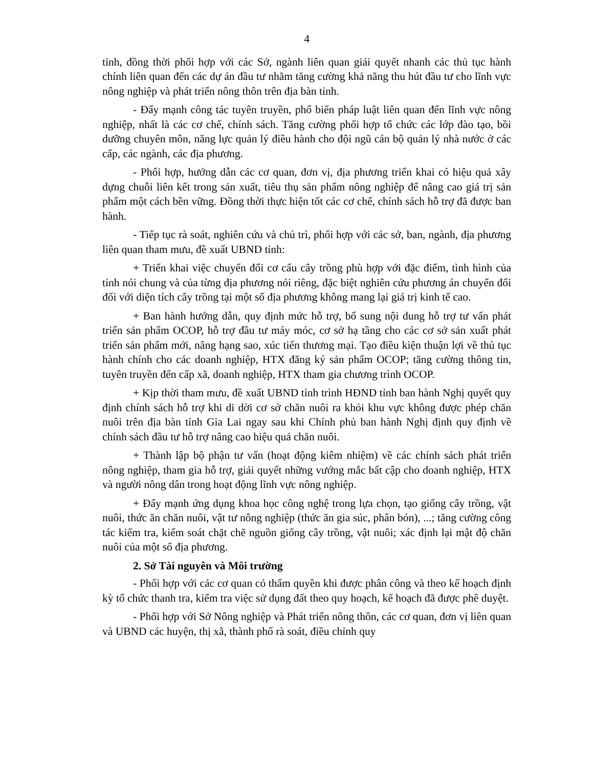4
tỉnh, đồng thời phối hợp với các Sở, ngành liên quan giải quyết nhanh các thủ tục hành chính liên quan đến các dự án đầu tư nhằm tăng cường khả năng thu hút đầu tư cho lĩnh vực nông nghiệp và phát triển nông thôn trên địa bàn tỉnh.
- Đẩy mạnh công tác tuyên truyền, phổ biến pháp luật liên quan đến lĩnh vực nông nghiệp, nhất là các cơ chế, chính sách. Tăng cường phối hợp tổ chức các lớp đào tạo, bồi dưỡng chuyên môn, năng lực quản lý điều hành cho đội ngũ cán bộ quản lý nhà nước ở các cấp, các ngành, các địa phương.
- Phối hợp, hướng dẫn các cơ quan, đơn vị, địa phương triển khai có hiệu quả xây dựng chuỗi liên kết trong sản xuất, tiêu thụ sản phẩm nông nghiệp để nâng cao giá trị sản phẩm một cách bền vững. Đồng thời thực hiện tốt các cơ chế, chính sách hỗ trợ đã được ban hành.
- Tiếp tục rà soát, nghiên cứu và chủ trì, phối hợp với các sở, ban, ngành, địa phương liên quan tham mưu, đề xuất UBND tỉnh:
+ Triển khai việc chuyển đổi cơ cấu cây trồng phù hợp với đặc điểm, tình hình của tỉnh nói chung và của từng địa phương nói riêng, đặc biệt nghiên cứu phương án chuyển đổi đối với diện tích cây trồng tại một số địa phương không mang lại giá trị kinh tế cao.
+ Ban hành hướng dẫn, quy định mức hỗ trợ, bổ sung nội dung hỗ trợ tư vấn phát triển sản phẩm OCOP, hỗ trợ đầu tư máy móc, cơ sở hạ tầng cho các cơ sở sản xuất phát triển sản phẩm mới, nâng hạng sao, xúc tiến thương mại. Tạo điều kiện thuận lợi về thủ tục hành chính cho các doanh nghiệp, HTX đăng ký sản phẩm OCOP; tăng cường thông tin, tuyên truyền đến cấp xã, doanh nghiệp, HTX tham gia chương trình OCOP.
+ Kịp thời tham mưu, đề xuất UBND tỉnh trình HĐND tỉnh ban hành Nghị quyết quy định chính sách hỗ trợ khi di dời cơ sở chăn nuôi ra khỏi khu vực không được phép chăn nuôi trên địa bàn tỉnh Gia Lai ngay sau khi Chính phủ ban hành Nghị định quy định về chính sách đầu tư hỗ trợ nâng cao hiệu quả chăn nuôi.
+ Thành lập bộ phận tư vấn (hoạt động kiêm nhiệm) về các chính sách phát triển nông nghiệp, tham gia hỗ trợ, giải quyết những vướng mắc bất cập cho doanh nghiệp, HTX và người nông dân trong hoạt động lĩnh vực nông nghiệp.
+ Đẩy mạnh ứng dụng khoa học công nghệ trong lựa chọn, tạo giống cây trồng, vật nuôi, thức ăn chăn nuôi, vật tư nông nghiệp (thức ăn gia súc, phân bón), ...; tăng cường công tác kiểm tra, kiểm soát chặt chẽ nguồn giống cây trồng, vật nuôi; xác định lại mật độ chăn nuôi của một số địa phương.
2. Sở Tài nguyên và Môi trường
- Phối hợp với các cơ quan có thẩm quyền khi được phân công và theo kế hoạch định kỳ tổ chức thanh tra, kiểm tra việc sử dụng đất theo quy hoạch, kế hoạch đã được phê duyệt.
- Phối hợp với Sở Nông nghiệp và Phát triển nông thôn, các cơ quan, đơn vị liên quan và UBND các huyện, thị xã, thành phố rà soát, điều chỉnh quy